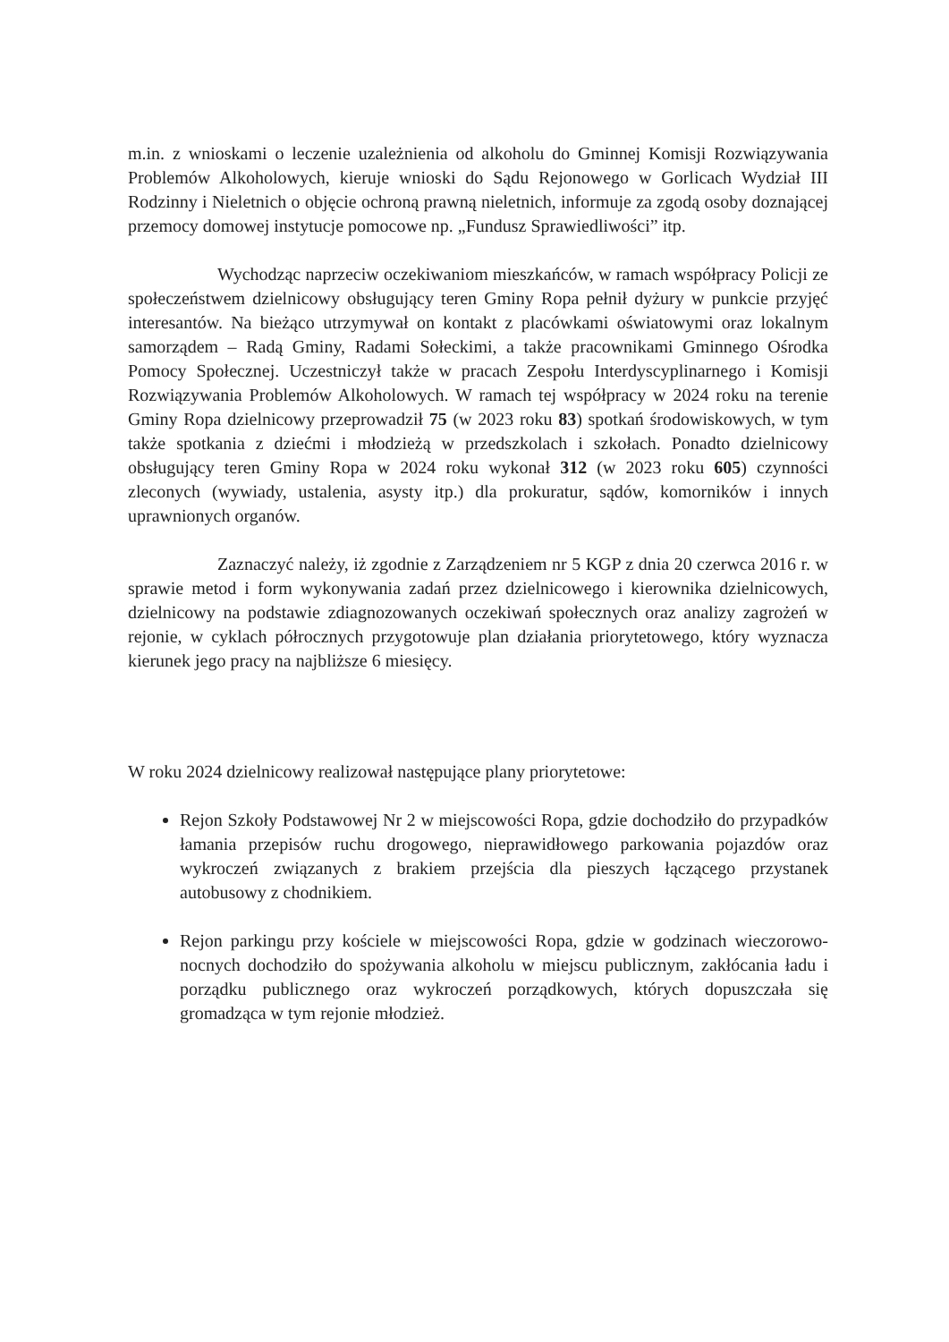m.in. z wnioskami o leczenie uzależnienia od alkoholu do Gminnej Komisji Rozwiązywania Problemów Alkoholowych, kieruje wnioski do Sądu Rejonowego w Gorlicach Wydział III Rodzinny i Nieletnich o objęcie ochroną prawną nieletnich, informuje za zgodą osoby doznającej przemocy domowej instytucje pomocowe np. „Fundusz Sprawiedliwości” itp.
Wychodząc naprzeciw oczekiwaniom mieszkańców, w ramach współpracy Policji ze społeczeństwem dzielnicowy obsługujący teren Gminy Ropa pełnił dyżury w punkcie przyjęć interesantów. Na bieżąco utrzymywał on kontakt z placówkami oświatowymi oraz lokalnym samorządem – Radą Gminy, Radami Sołeckimi, a także pracownikami Gminnego Ośrodka Pomocy Społecznej. Uczestniczył także w pracach Zespołu Interdyscyplinarnego i Komisji Rozwiązywania Problemów Alkoholowych. W ramach tej współpracy w 2024 roku na terenie Gminy Ropa dzielnicowy przeprowadził 75 (w 2023 roku 83) spotkań środowiskowych, w tym także spotkania z dziećmi i młodzieżą w przedszkolach i szkołach. Ponadto dzielnicowy obsługujący teren Gminy Ropa w 2024 roku wykonał 312 (w 2023 roku 605) czynności zleconych (wywiady, ustalenia, asysty itp.) dla prokuratur, sądów, komorników i innych uprawnionych organów.
Zaznaczyć należy, iż zgodnie z Zarządzeniem nr 5 KGP z dnia 20 czerwca 2016 r. w sprawie metod i form wykonywania zadań przez dzielnicowego i kierownika dzielnicowych, dzielnicowy na podstawie zdiagnozowanych oczekiwań społecznych oraz analizy zagrożeń w rejonie, w cyklach półrocznych przygotowuje plan działania priorytetowego, który wyznacza kierunek jego pracy na najbliższe 6 miesięcy.
W roku 2024 dzielnicowy realizował następujące plany priorytetowe:
Rejon Szkoły Podstawowej Nr 2 w miejscowości Ropa, gdzie dochodziło do przypadków łamania przepisów ruchu drogowego, nieprawidłowego parkowania pojazdów oraz wykroczeń związanych z brakiem przejścia dla pieszych łączącego przystanek autobusowy z chodnikiem.
Rejon parkingu przy kościele w miejscowości Ropa, gdzie w godzinach wieczorowo-nocnych dochodziło do spożywania alkoholu w miejscu publicznym, zakłócania ładu i porządku publicznego oraz wykroczeń porządkowych, których dopuszczała się gromadząca w tym rejonie młodzież.